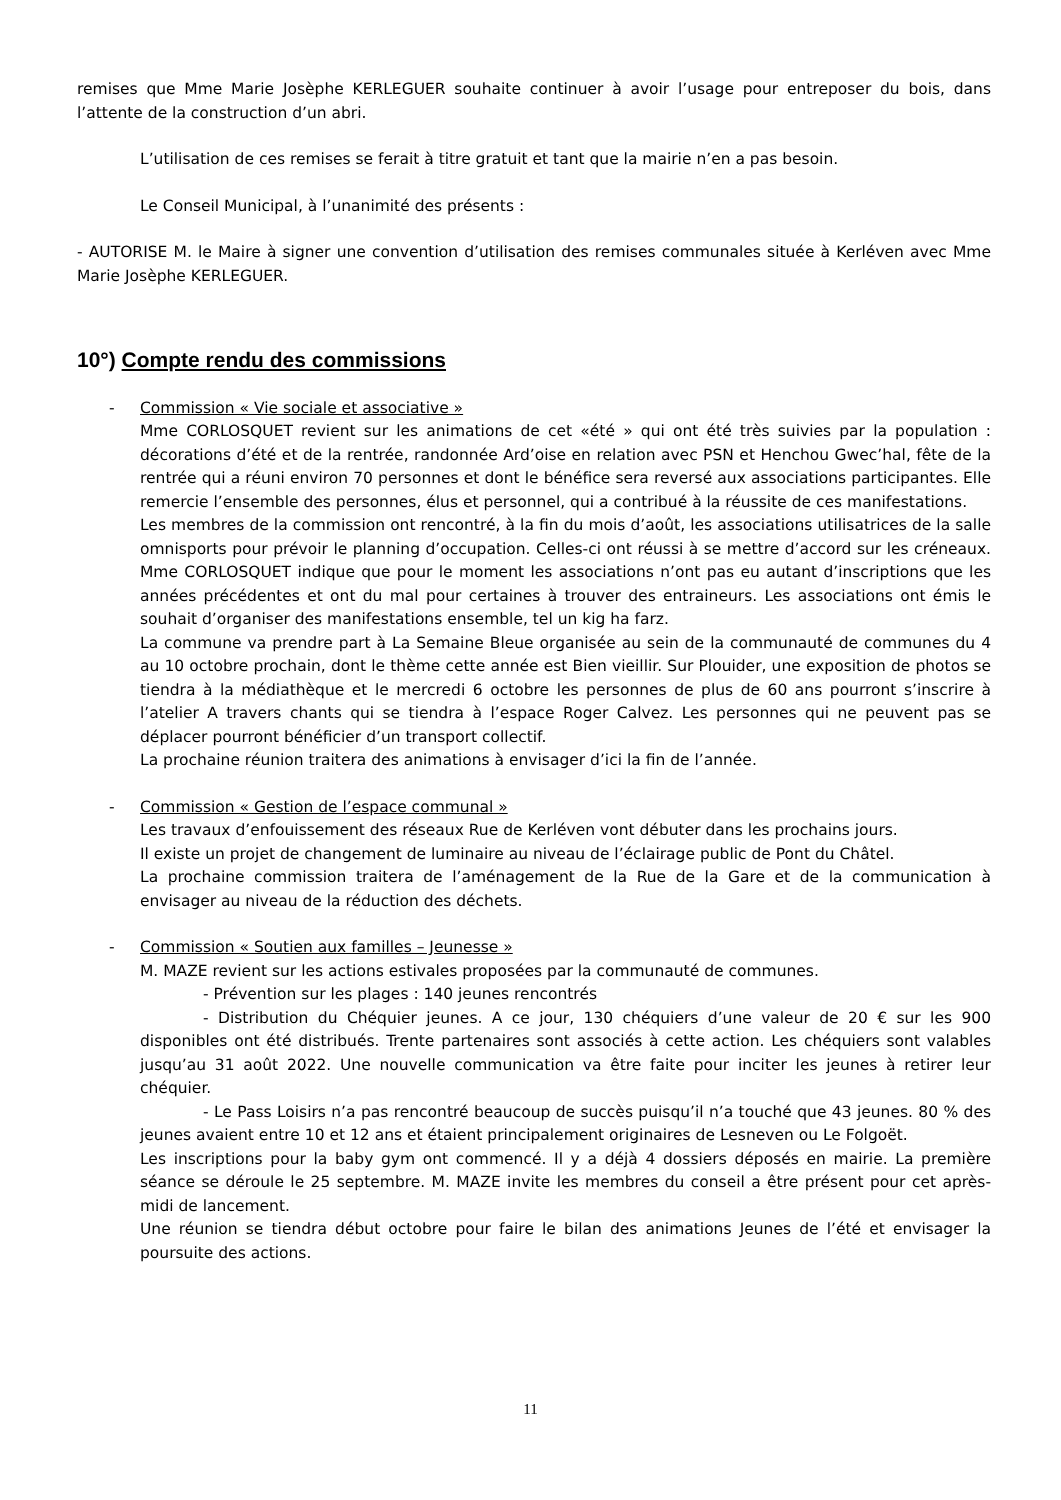remises que Mme Marie Josèphe KERLEGUER souhaite continuer à avoir l’usage pour entreposer du bois, dans l’attente de la construction d’un abri.
L’utilisation de ces remises se ferait à titre gratuit et tant que la mairie n’en a pas besoin.
Le Conseil Municipal, à l’unanimité des présents :
- AUTORISE M. le Maire à signer une convention d’utilisation des remises communales située à Kerléven avec Mme Marie Josèphe KERLEGUER.
10°) Compte rendu des commissions
- Commission « Vie sociale et associative »
Mme CORLOSQUET revient sur les animations de cet «été » qui ont été très suivies par la population : décorations d’été et de la rentrée, randonnée Ard’oise en relation avec PSN et Henchou Gwec’hal, fête de la rentrée qui a réuni environ 70 personnes et dont le bénéfice sera reversé aux associations participantes. Elle remercie l’ensemble des personnes, élus et personnel, qui a contribué à la réussite de ces manifestations.
Les membres de la commission ont rencontré, à la fin du mois d’août, les associations utilisatrices de la salle omnisports pour prévoir le planning d’occupation. Celles-ci ont réussi à se mettre d’accord sur les créneaux. Mme CORLOSQUET indique que pour le moment les associations n’ont pas eu autant d’inscriptions que les années précédentes et ont du mal pour certaines à trouver des entraineurs. Les associations ont émis le souhait d’organiser des manifestations ensemble, tel un kig ha farz.
La commune va prendre part à La Semaine Bleue organisée au sein de la communauté de communes du 4 au 10 octobre prochain, dont le thème cette année est Bien vieillir. Sur Plouider, une exposition de photos se tiendra à la médiathèque et le mercredi 6 octobre les personnes de plus de 60 ans pourront s’inscrire à l’atelier A travers chants qui se tiendra à l’espace Roger Calvez. Les personnes qui ne peuvent pas se déplacer pourront bénéficier d’un transport collectif.
La prochaine réunion traitera des animations à envisager d’ici la fin de l’année.
- Commission « Gestion de l’espace communal »
Les travaux d’enfouissement des réseaux Rue de Kerléven vont débuter dans les prochains jours.
Il existe un projet de changement de luminaire au niveau de l’éclairage public de Pont du Châtel.
La prochaine commission traitera de l’aménagement de la Rue de la Gare et de la communication à envisager au niveau de la réduction des déchets.
- Commission « Soutien aux familles – Jeunesse »
M. MAZE revient sur les actions estivales proposées par la communauté de communes.
- Prévention sur les plages : 140 jeunes rencontrés
- Distribution du Chéquier jeunes. A ce jour, 130 chéquiers d’une valeur de 20 € sur les 900 disponibles ont été distribués. Trente partenaires sont associés à cette action. Les chéquiers sont valables jusqu’au 31 août 2022. Une nouvelle communication va être faite pour inciter les jeunes à retirer leur chéquier.
- Le Pass Loisirs n’a pas rencontré beaucoup de succès puisqu’il n’a touché que 43 jeunes. 80 % des jeunes avaient entre 10 et 12 ans et étaient principalement originaires de Lesneven ou Le Folgoët.
Les inscriptions pour la baby gym ont commencé. Il y a déjà 4 dossiers déposés en mairie. La première séance se déroule le 25 septembre. M. MAZE invite les membres du conseil a être présent pour cet après-midi de lancement.
Une réunion se tiendra début octobre pour faire le bilan des animations Jeunes de l’été et envisager la poursuite des actions.
11